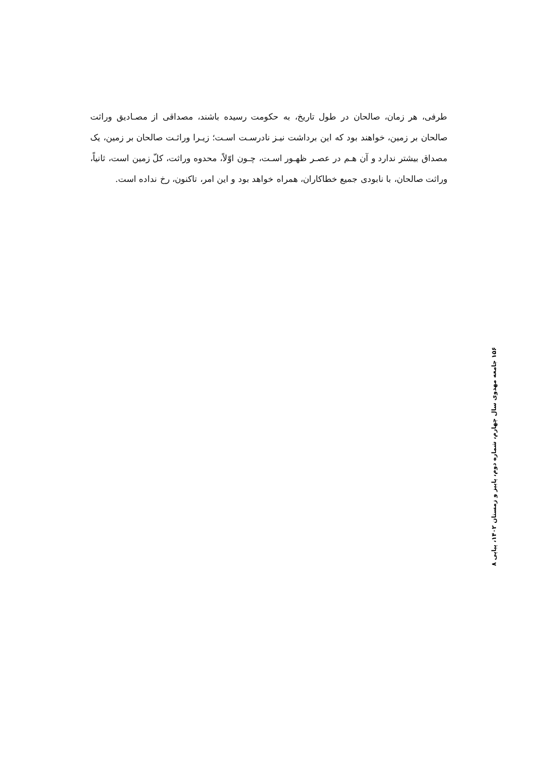طرفی، هر زمان، صالحان در طول تاریخ، به حکومت رسیده باشند، مصداقی از مصـادیق وراثت صالحان بر زمین، خواهند بود که این برداشت نیـز نادرسـت اسـت؛ زیـرا وراثـت صالحان بر زمین، یک مصداق بیشتر ندارد و آن هـم در عصـر ظهـور اسـت، چـون اوّلاً، محدوه وراثت، کلّ زمین است، ثانیاً، وراثت صالحان، با نابودی جمیع خطاکاران، همراه خواهد بود و این امر، تاکنون، رخ نداده است.
۱۵۶ جامعه مهدوی سال چهارم، شماره دوم، پاییز و زمستان ۱۴۰۲، پیاپی ۸